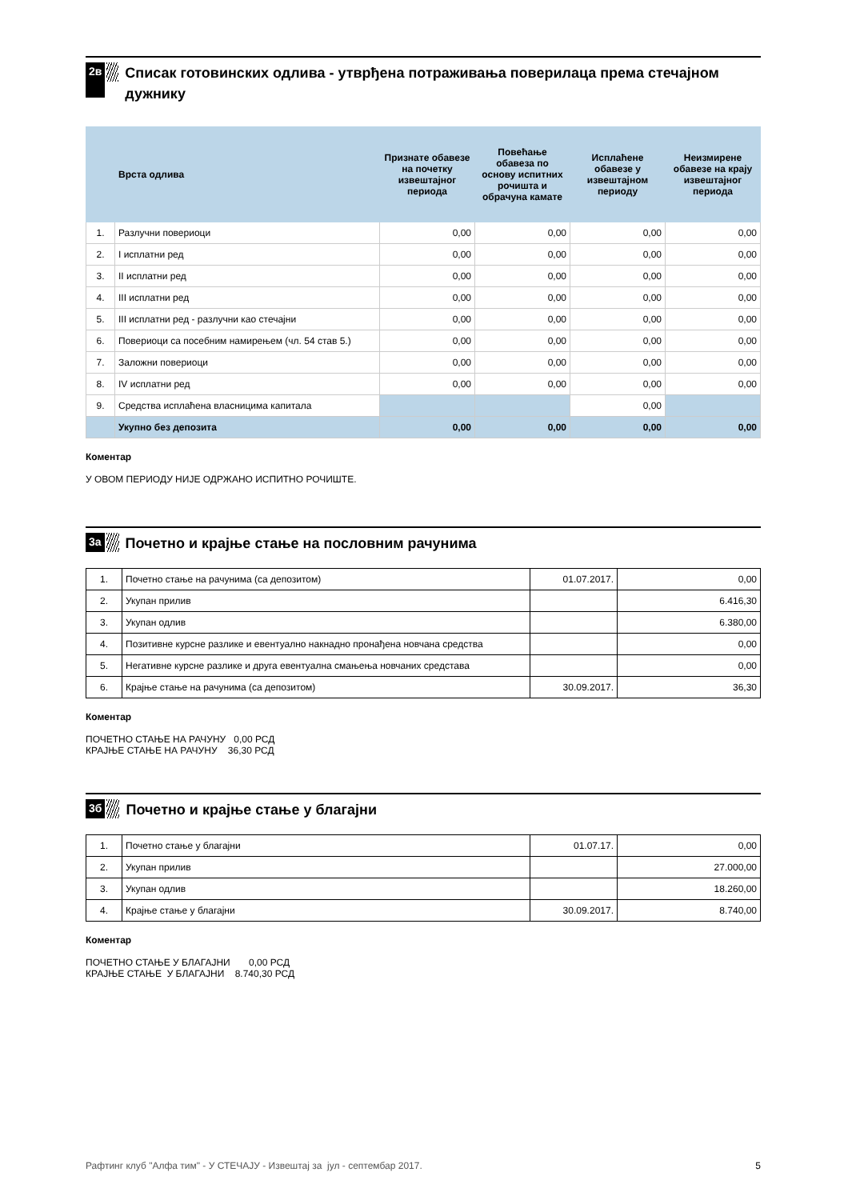2в
Списак готовинских одлива - утврђена потраживања поверилаца према стечајном дужнику
| | Врста одлива | Признате обавезе на почетку извештајног периода | Повећање обавеза по основу испитних рочишта и обрачуна камате | Исплаћене обавезе у извештајном периоду | Неизмирене обавезе на крају извештајног периода |
| --- | --- | --- | --- | --- | --- |
| 1. | Разлучни повериоци | 0,00 | 0,00 | 0,00 | 0,00 |
| 2. | I исплатни ред | 0,00 | 0,00 | 0,00 | 0,00 |
| 3. | II исплатни ред | 0,00 | 0,00 | 0,00 | 0,00 |
| 4. | III исплатни ред | 0,00 | 0,00 | 0,00 | 0,00 |
| 5. | III исплатни ред - разлучни као стечајни | 0,00 | 0,00 | 0,00 | 0,00 |
| 6. | Повериоци са посебним намирењем (чл. 54 став 5.) | 0,00 | 0,00 | 0,00 | 0,00 |
| 7. | Заложни повериоци | 0,00 | 0,00 | 0,00 | 0,00 |
| 8. | IV исплатни ред | 0,00 | 0,00 | 0,00 | 0,00 |
| 9. | Средства исплаћена власницима капитала | | | 0,00 | |
| | Укупно без депозита | 0,00 | 0,00 | 0,00 | 0,00 |
Коментар
У ОВОМ ПЕРИОДУ НИЈЕ ОДРЖАНО ИСПИТНО РОЧИШТЕ.
3а
Почетно и крајње стање на пословним рачунима
| 1. | Почетно стање на рачунима (са депозитом) | 01.07.2017. | 0,00 |
| 2. | Укупан прилив | | 6.416,30 |
| 3. | Укупан одлив | | 6.380,00 |
| 4. | Позитивне курсне разлике и евентуално накнадно пронађена новчана средства | | 0,00 |
| 5. | Негативне курсне разлике и друга евентуална смањења новчаних средстава | | 0,00 |
| 6. | Крајње стање на рачунима (са депозитом) | 30.09.2017. | 36,30 |
Коментар
ПОЧЕТНО СТАЊЕ НА РАЧУНУ 0,00 РСД
КРАЈЊЕ СТАЊЕ НА РАЧУНУ 36,30 РСД
3б
Почетно и крајње стање у благајни
| 1. | Почетно стање у благајни | 01.07.17. | 0,00 |
| 2. | Укупан прилив | | 27.000,00 |
| 3. | Укупан одлив | | 18.260,00 |
| 4. | Крајње стање у благајни | 30.09.2017. | 8.740,00 |
Коментар
ПОЧЕТНО СТАЊЕ У БЛАГАЈНИ 0,00 РСД
КРАЈЊЕ СТАЊЕ У БЛАГАЈНИ 8.740,30 РСД
Рафтинг клуб "Алфа тим" - У СТЕЧАЈУ - Извештај за јул - септембар 2017. 5